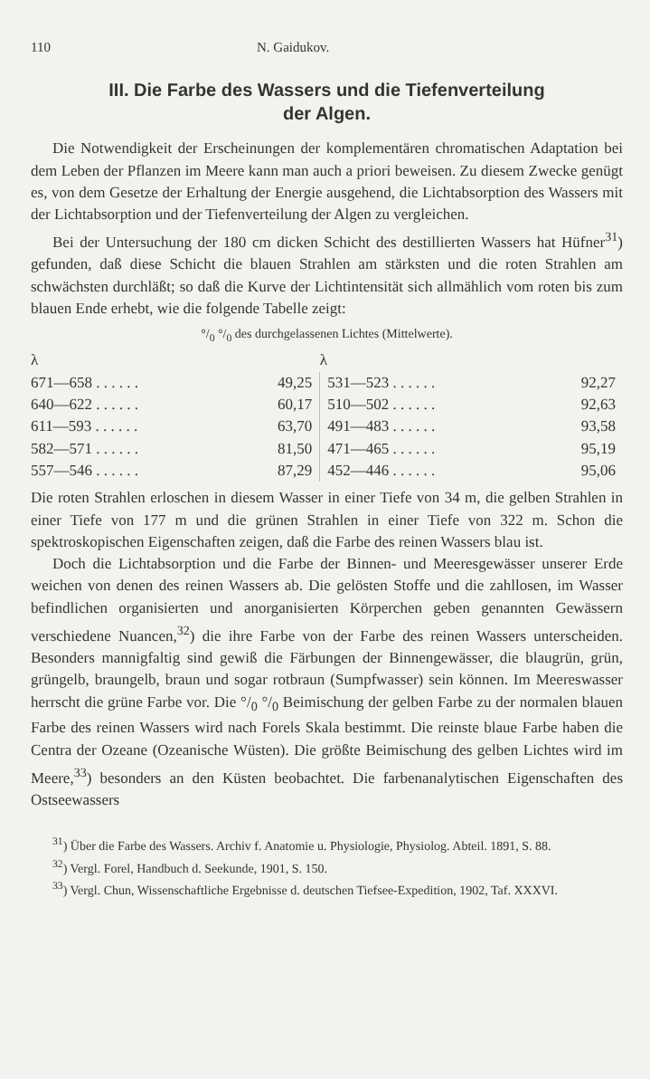110 N. Gaidukov.
III. Die Farbe des Wassers und die Tiefenverteilung
der Algen.
Die Notwendigkeit der Erscheinungen der komplementären chromatischen Adaptation bei dem Leben der Pflanzen im Meere kann man auch a priori beweisen. Zu diesem Zwecke genügt es, von dem Gesetze der Erhaltung der Energie ausgehend, die Lichtabsorption des Wassers mit der Lichtabsorption und der Tiefenverteilung der Algen zu vergleichen.
Bei der Untersuchung der 180 cm dicken Schicht des destillierten Wassers hat Hüfner<sup>31</sup>) gefunden, daß diese Schicht die blauen Strahlen am stärksten und die roten Strahlen am schwächsten durchläßt; so daß die Kurve der Lichtintensität sich allmählich vom roten bis zum blauen Ende erhebt, wie die folgende Tabelle zeigt:
°/<sub>0</sub> °/<sub>0</sub> des durchgelassenen Lichtes (Mittelwerte).
| λ | | λ | |
| --- | --- | --- | --- |
| 671—658 . . . . . . | 49,25 | 531—523 . . . . . . | 92,27 |
| 640—622 . . . . . . | 60,17 | 510—502 . . . . . . | 92,63 |
| 611—593 . . . . . . | 63,70 | 491—483 . . . . . . | 93,58 |
| 582—571 . . . . . . | 81,50 | 471—465 . . . . . . | 95,19 |
| 557—546 . . . . . . | 87,29 | 452—446 . . . . . . | 95,06 |
Die roten Strahlen erloschen in diesem Wasser in einer Tiefe von 34 m, die gelben Strahlen in einer Tiefe von 177 m und die grünen Strahlen in einer Tiefe von 322 m. Schon die spektroskopischen Eigenschaften zeigen, daß die Farbe des reinen Wassers blau ist.
Doch die Lichtabsorption und die Farbe der Binnen- und Meeresgewässer unserer Erde weichen von denen des reinen Wassers ab. Die gelösten Stoffe und die zahllosen, im Wasser befindlichen organisierten und anorganisierten Körperchen geben genannten Gewässern verschiedene Nuancen,<sup>32</sup>) die ihre Farbe von der Farbe des reinen Wassers unterscheiden. Besonders mannigfaltig sind gewiß die Färbungen der Binnengewässer, die blaugrün, grün, grüngelb, braungelb, braun und sogar rotbraun (Sumpfwasser) sein können. Im Meereswasser herrscht die grüne Farbe vor. Die °/<sub>0</sub> °/<sub>0</sub> Beimischung der gelben Farbe zu der normalen blauen Farbe des reinen Wassers wird nach Forels Skala bestimmt. Die reinste blaue Farbe haben die Centra der Ozeane (Ozeanische Wüsten). Die größte Beimischung des gelben Lichtes wird im Meere,<sup>33</sup>) besonders an den Küsten beobachtet. Die farbenanalytischen Eigenschaften des Ostseewassers
<sup>31</sup>) Über die Farbe des Wassers. Archiv f. Anatomie u. Physiologie, Physiolog. Abteil. 1891, S. 88.
<sup>32</sup>) Vergl. Forel, Handbuch d. Seekunde, 1901, S. 150.
<sup>33</sup>) Vergl. Chun, Wissenschaftliche Ergebnisse d. deutschen Tiefsee-Expedition, 1902, Taf. XXXVI.